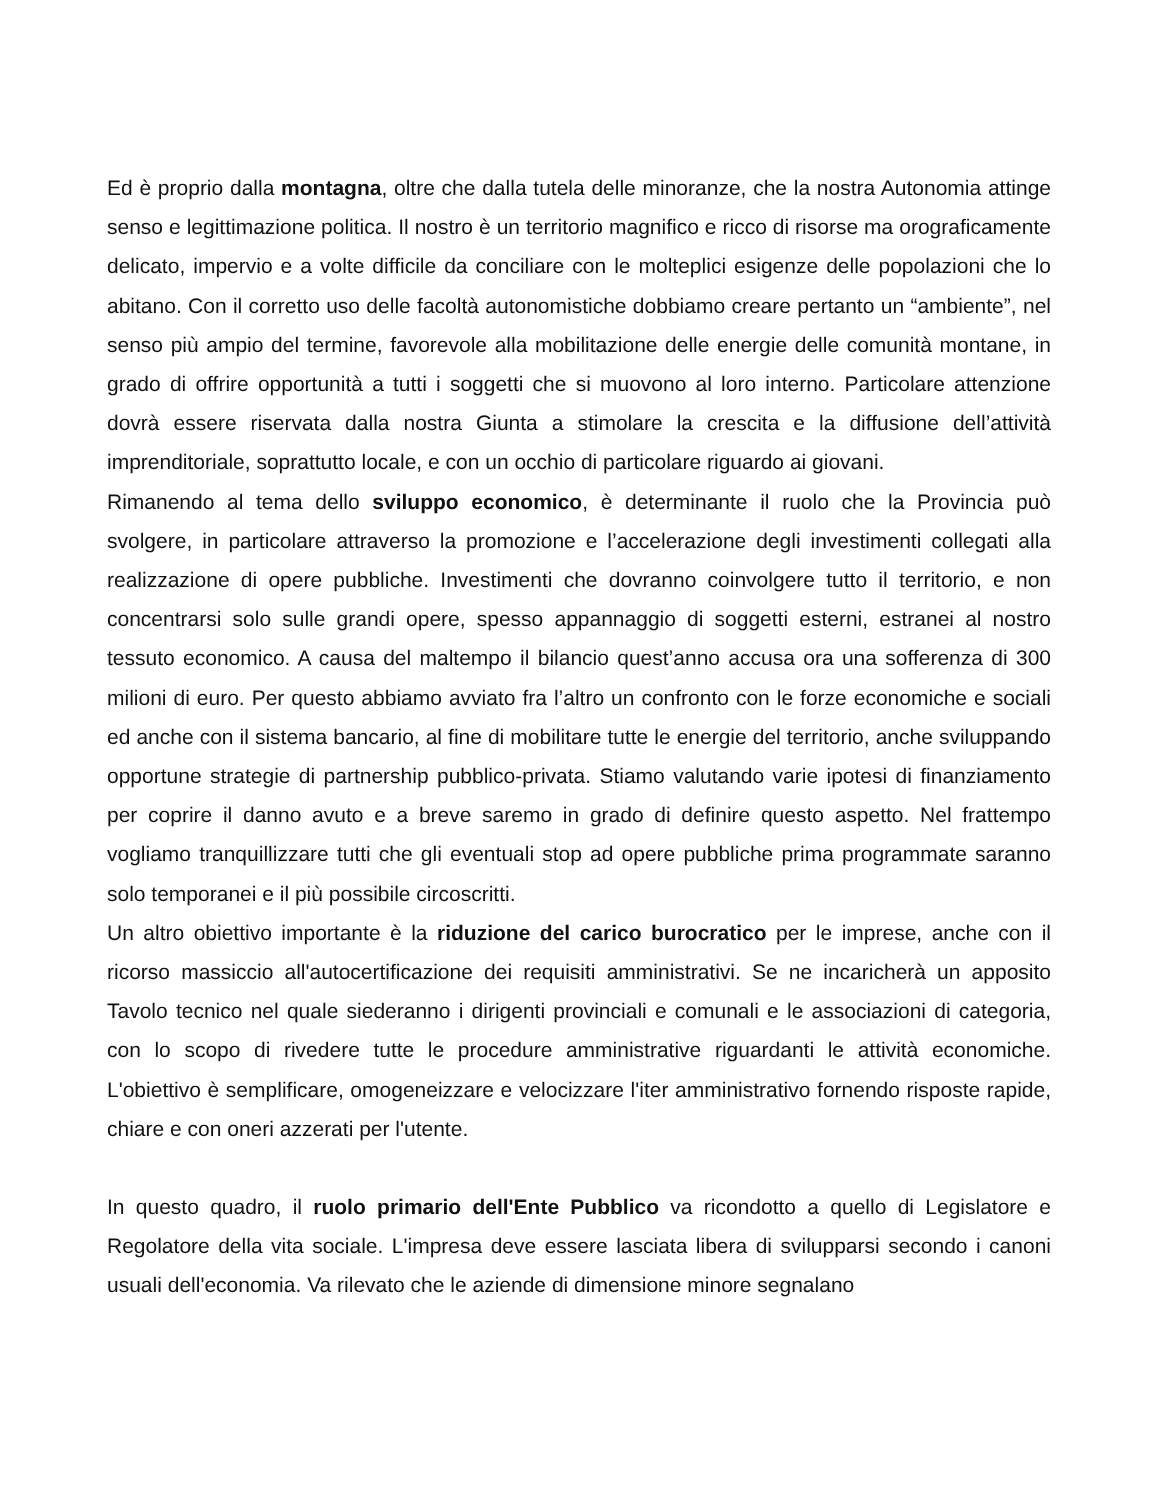Ed è proprio dalla montagna, oltre che dalla tutela delle minoranze, che la nostra Autonomia attinge senso e legittimazione politica. Il nostro è un territorio magnifico e ricco di risorse ma orograficamente delicato, impervio e a volte difficile da conciliare con le molteplici esigenze delle popolazioni che lo abitano. Con il corretto uso delle facoltà autonomistiche dobbiamo creare pertanto un “ambiente”, nel senso più ampio del termine, favorevole alla mobilitazione delle energie delle comunità montane, in grado di offrire opportunità a tutti i soggetti che si muovono al loro interno. Particolare attenzione dovrà essere riservata dalla nostra Giunta a stimolare la crescita e la diffusione dell’attività imprenditoriale, soprattutto locale, e con un occhio di particolare riguardo ai giovani.
Rimanendo al tema dello sviluppo economico, è determinante il ruolo che la Provincia può svolgere, in particolare attraverso la promozione e l’accelerazione degli investimenti collegati alla realizzazione di opere pubbliche. Investimenti che dovranno coinvolgere tutto il territorio, e non concentrarsi solo sulle grandi opere, spesso appannaggio di soggetti esterni, estranei al nostro tessuto economico. A causa del maltempo il bilancio quest’anno accusa ora una sofferenza di 300 milioni di euro. Per questo abbiamo avviato fra l’altro un confronto con le forze economiche e sociali ed anche con il sistema bancario, al fine di mobilitare tutte le energie del territorio, anche sviluppando opportune strategie di partnership pubblico-privata. Stiamo valutando varie ipotesi di finanziamento per coprire il danno avuto e a breve saremo in grado di definire questo aspetto. Nel frattempo vogliamo tranquillizzare tutti che gli eventuali stop ad opere pubbliche prima programmate saranno solo temporanei e il più possibile circoscritti.
Un altro obiettivo importante è la riduzione del carico burocratico per le imprese, anche con il ricorso massiccio all'autocertificazione dei requisiti amministrativi. Se ne incaricherà un apposito Tavolo tecnico nel quale siederanno i dirigenti provinciali e comunali e le associazioni di categoria, con lo scopo di rivedere tutte le procedure amministrative riguardanti le attività economiche. L'obiettivo è semplificare, omogeneizzare e velocizzare l'iter amministrativo fornendo risposte rapide, chiare e con oneri azzerati per l'utente.
In questo quadro, il ruolo primario dell'Ente Pubblico va ricondotto a quello di Legislatore e Regolatore della vita sociale. L'impresa deve essere lasciata libera di svilupparsi secondo i canoni usuali dell'economia. Va rilevato che le aziende di dimensione minore segnalano